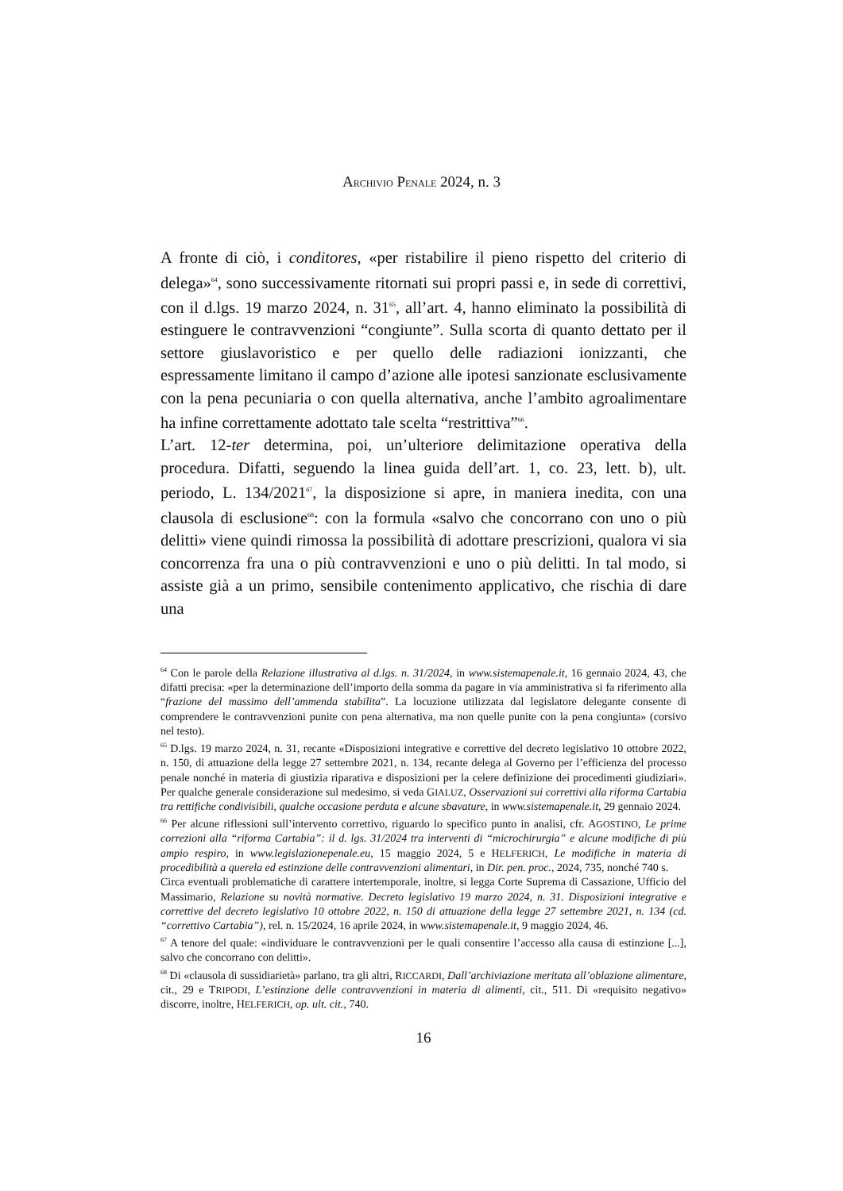ARCHIVIO PENALE 2024, n. 3
A fronte di ciò, i conditores, «per ristabilire il pieno rispetto del criterio di delega»<sup>64</sup>, sono successivamente ritornati sui propri passi e, in sede di correttivi, con il d.lgs. 19 marzo 2024, n. 31<sup>65</sup>, all’art. 4, hanno eliminato la possibilità di estinguere le contravvenzioni “congiunte”. Sulla scorta di quanto dettato per il settore giuslavoristico e per quello delle radiazioni ionizzanti, che espressamente limitano il campo d’azione alle ipotesi sanzionate esclusivamente con la pena pecuniaria o con quella alternativa, anche l’ambito agroalimentare ha infine correttamente adottato tale scelta “restrittiva”<sup>66</sup>.
L’art. 12-ter determina, poi, un’ulteriore delimitazione operativa della procedura. Difatti, seguendo la linea guida dell’art. 1, co. 23, lett. b), ult. periodo, L. 134/2021<sup>67</sup>, la disposizione si apre, in maniera inedita, con una clausola di esclusione<sup>68</sup>: con la formula «salvo che concorrano con uno o più delitti» viene quindi rimossa la possibilità di adottare prescrizioni, qualora vi sia concorrenza fra una o più contravvenzioni e uno o più delitti. In tal modo, si assiste già a un primo, sensibile contenimento applicativo, che rischia di dare una
<sup>64</sup> Con le parole della Relazione illustrativa al d.lgs. n. 31/2024, in www.sistemapenale.it, 16 gennaio 2024, 43, che difatti precisa: «per la determinazione dell’importo della somma da pagare in via amministrativa si fa riferimento alla “frazione del massimo dell’ammenda stabilita”. La locuzione utilizzata dal legislatore delegante consente di comprendere le contravvenzioni punite con pena alternativa, ma non quelle punite con la pena congiunta» (corsivo nel testo).
<sup>65</sup> D.lgs. 19 marzo 2024, n. 31, recante «Disposizioni integrative e correttive del decreto legislativo 10 ottobre 2022, n. 150, di attuazione della legge 27 settembre 2021, n. 134, recante delega al Governo per l’efficienza del processo penale nonché in materia di giustizia riparativa e disposizioni per la celere definizione dei procedimenti giudiziari». Per qualche generale considerazione sul medesimo, si veda GIALUZ, Osservazioni sui correttivi alla riforma Cartabia tra rettifiche condivisibili, qualche occasione perduta e alcune sbavature, in www.sistemapenale.it, 29 gennaio 2024.
<sup>66</sup> Per alcune riflessioni sull’intervento correttivo, riguardo lo specifico punto in analisi, cfr. AGOSTINO, Le prime correzioni alla “riforma Cartabia”: il d. lgs. 31/2024 tra interventi di “microchirurgia” e alcune modifiche di più ampio respiro, in www.legislazionepenale.eu, 15 maggio 2024, 5 e HELFERICH, Le modifiche in materia di procedibilità a querela ed estinzione delle contravvenzioni alimentari, in Dir. pen. proc., 2024, 735, nonché 740 s.
Circa eventuali problematiche di carattere intertemporale, inoltre, si legga Corte Suprema di Cassazione, Ufficio del Massimario, Relazione su novità normative. Decreto legislativo 19 marzo 2024, n. 31. Disposizioni integrative e correttive del decreto legislativo 10 ottobre 2022, n. 150 di attuazione della legge 27 settembre 2021, n. 134 (cd. “correttivo Cartabia”), rel. n. 15/2024, 16 aprile 2024, in www.sistemapenale.it, 9 maggio 2024, 46.
<sup>67</sup> A tenore del quale: «individuare le contravvenzioni per le quali consentire l’accesso alla causa di estinzione [...], salvo che concorrano con delitti».
<sup>68</sup> Di «clausola di sussidiarietà» parlano, tra gli altri, RICCARDI, Dall’archiviazione meritata all’oblazione alimentare, cit., 29 e TRIPODI, L’estinzione delle contravvenzioni in materia di alimenti, cit., 511. Di «requisito negativo» discorre, inoltre, HELFERICH, op. ult. cit., 740.
16